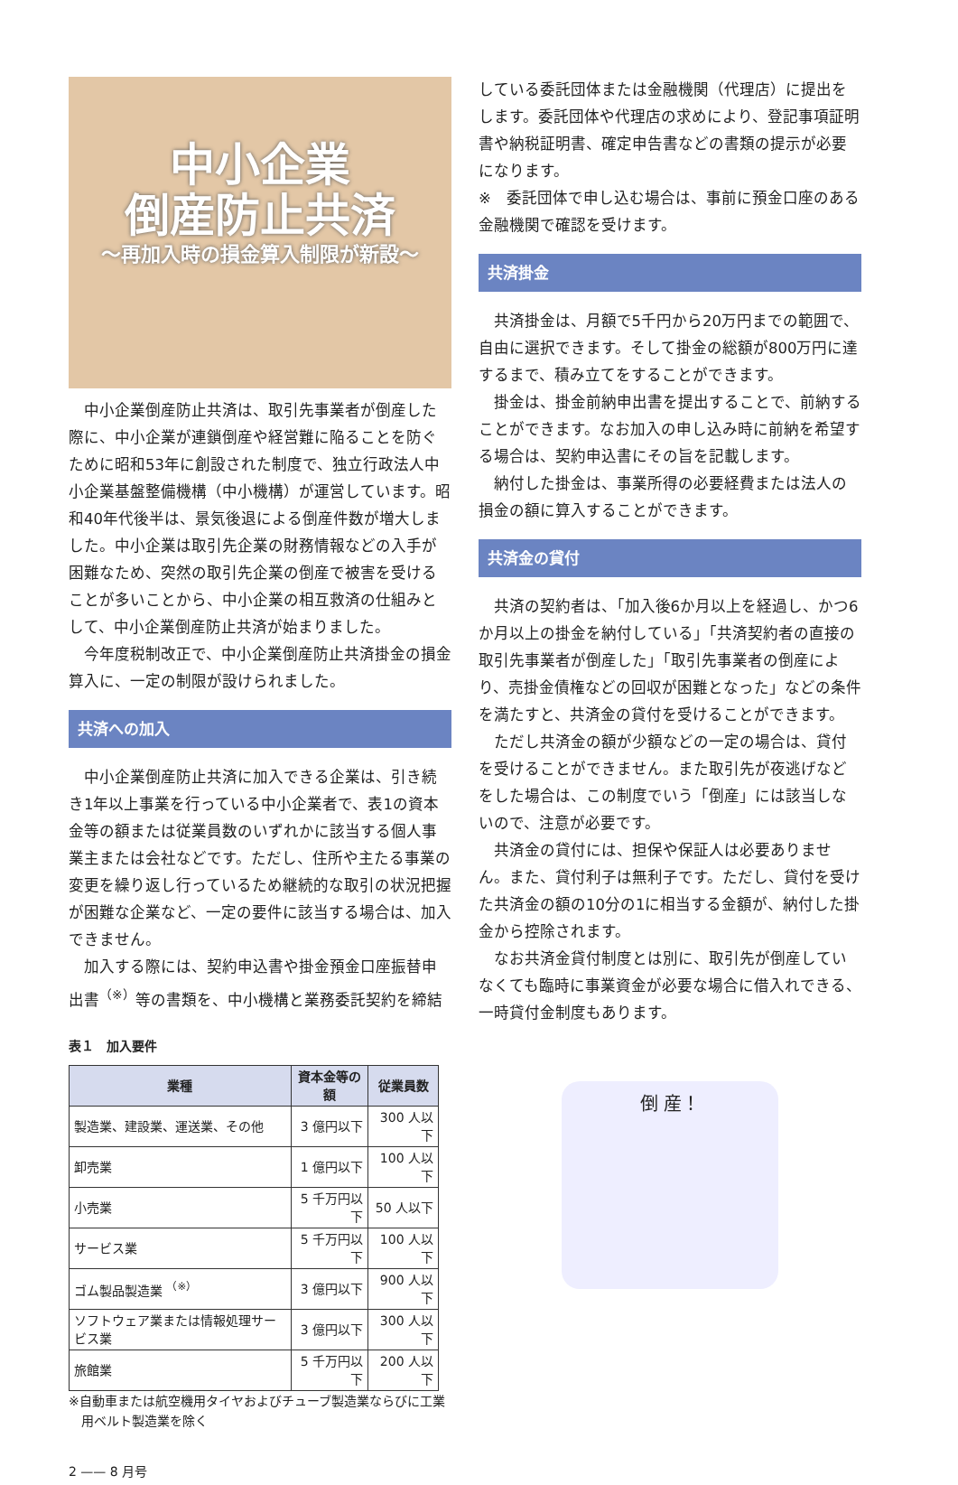中小企業
倒産防止共済
〜再加入時の損金算入制限が新設〜
中小企業倒産防止共済は、取引先事業者が倒産した際に、中小企業が連鎖倒産や経営難に陥ることを防ぐために昭和53年に創設された制度で、独立行政法人中小企業基盤整備機構（中小機構）が運営しています。昭和40年代後半は、景気後退による倒産件数が増大しました。中小企業は取引先企業の財務情報などの入手が困難なため、突然の取引先企業の倒産で被害を受けることが多いことから、中小企業の相互救済の仕組みとして、中小企業倒産防止共済が始まりました。
今年度税制改正で、中小企業倒産防止共済掛金の損金算入に、一定の制限が設けられました。
共済への加入
中小企業倒産防止共済に加入できる企業は、引き続き1年以上事業を行っている中小企業者で、表1の資本金等の額または従業員数のいずれかに該当する個人事業主または会社などです。ただし、住所や主たる事業の変更を繰り返し行っているため継続的な取引の状況把握が困難な企業など、一定の要件に該当する場合は、加入できません。
加入する際には、契約申込書や掛金預金口座振替申出書<sup>（※）</sup>等の書類を、中小機構と業務委託契約を締結
表１　加入要件
| 業種 | 資本金等の額 | 従業員数 |
| --- | --- | --- |
| 製造業、建設業、運送業、その他 | 3 億円以下 | 300 人以下 |
| 卸売業 | 1 億円以下 | 100 人以下 |
| 小売業 | 5 千万円以下 | 50 人以下 |
| サービス業 | 5 千万円以下 | 100 人以下 |
| ゴム製品製造業 <sup>（※）</sup> | 3 億円以下 | 900 人以下 |
| ソフトウェア業または情報処理サービス業 | 3 億円以下 | 300 人以下 |
| 旅館業 | 5 千万円以下 | 200 人以下 |
※自動車または航空機用タイヤおよびチューブ製造業ならびに工業用ベルト製造業を除く
2 —— 8 月号
している委託団体または金融機関（代理店）に提出をします。委託団体や代理店の求めにより、登記事項証明書や納税証明書、確定申告書などの書類の提示が必要になります。
※　委託団体で申し込む場合は、事前に預金口座のある金融機関で確認を受けます。
共済掛金
共済掛金は、月額で5千円から20万円までの範囲で、自由に選択できます。そして掛金の総額が800万円に達するまで、積み立てをすることができます。
掛金は、掛金前納申出書を提出することで、前納することができます。なお加入の申し込み時に前納を希望する場合は、契約申込書にその旨を記載します。
納付した掛金は、事業所得の必要経費または法人の損金の額に算入することができます。
共済金の貸付
共済の契約者は、「加入後6か月以上を経過し、かつ6か月以上の掛金を納付している」「共済契約者の直接の取引先事業者が倒産した」「取引先事業者の倒産により、売掛金債権などの回収が困難となった」などの条件を満たすと、共済金の貸付を受けることができます。
ただし共済金の額が少額などの一定の場合は、貸付を受けることができません。また取引先が夜逃げなどをした場合は、この制度でいう「倒産」には該当しないので、注意が必要です。
共済金の貸付には、担保や保証人は必要ありません。また、貸付利子は無利子です。ただし、貸付を受けた共済金の額の10分の1に相当する金額が、納付した掛金から控除されます。
なお共済金貸付制度とは別に、取引先が倒産していなくても臨時に事業資金が必要な場合に借入れできる、一時貸付金制度もあります。
倒 産！